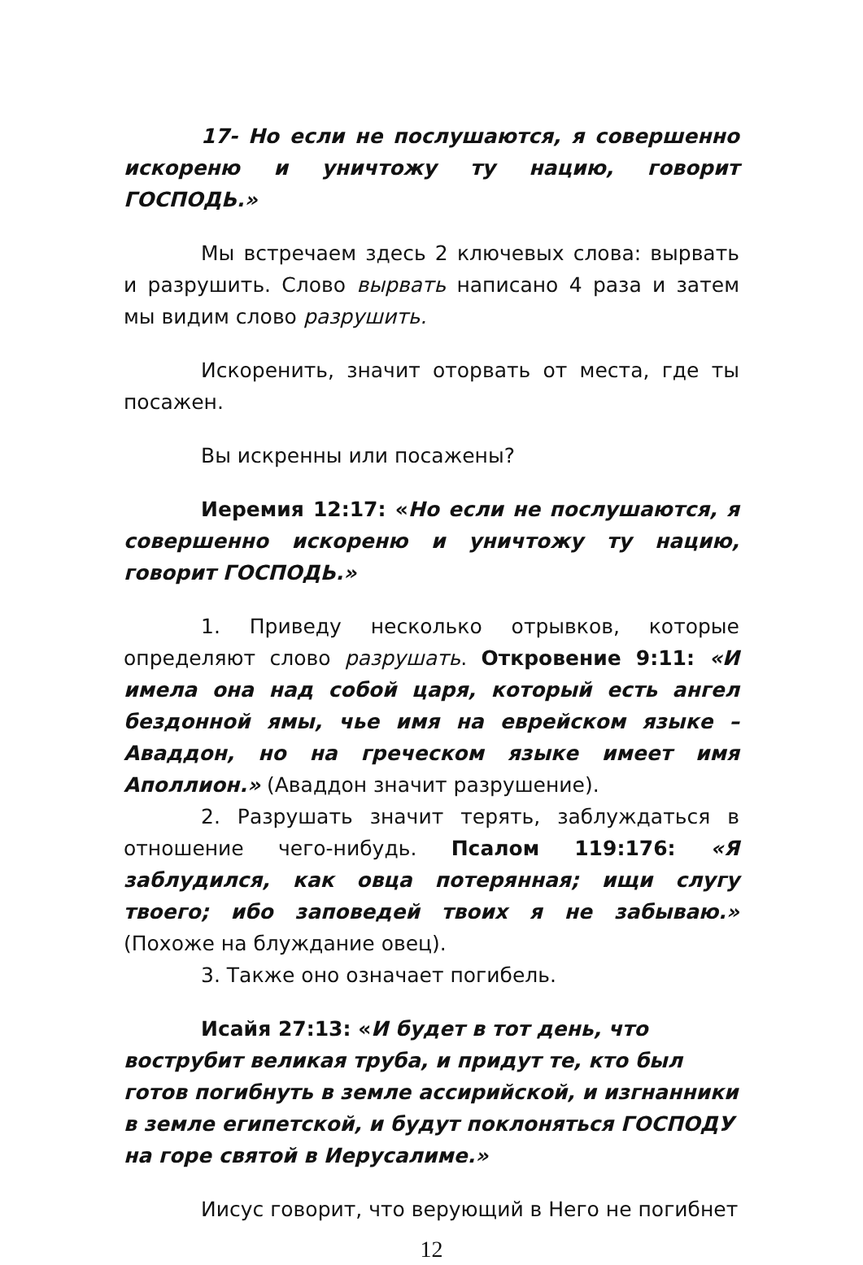17- Но если не послушаются, я совершенно искореню и уничтожу ту нацию, говорит ГОСПОДЬ.»
Мы встречаем здесь 2 ключевых слова: вырвать и разрушить. Слово вырвать написано 4 раза и затем мы видим слово разрушить.
Искоренить, значит оторвать от места, где ты посажен.
Вы искренны или посажены?
Иеремия 12:17: «Но если не послушаются, я совершенно искореню и уничтожу ту нацию, говорит ГОСПОДЬ.»
1. Приведу несколько отрывков, которые определяют слово разрушать. Откровение 9:11: «И имела она над собой царя, который есть ангел бездонной ямы, чье имя на еврейском языке – Аваддон, но на греческом языке имеет имя Аполлион.» (Аваддон значит разрушение).
2. Разрушать значит терять, заблуждаться в отношение чего-нибудь. Псалом 119:176: «Я заблудился, как овца потерянная; ищи слугу твоего; ибо заповедей твоих я не забываю.» (Похоже на блуждание овец).
3. Также оно означает погибель.
Исайя 27:13: «И будет в тот день, что вострубит великая труба, и придут те, кто был готов погибнуть в земле ассирийской, и изгнанники в земле египетской, и будут поклоняться ГОСПОДУ на горе святой в Иерусалиме.»
Иисус говорит, что верующий в Него не погибнет
12